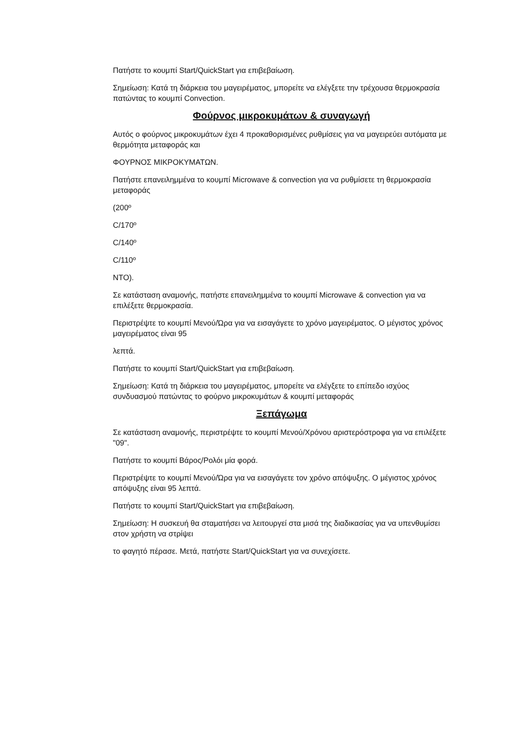Πατήστε το κουμπί Start/QuickStart για επιβεβαίωση.
Σημείωση: Κατά τη διάρκεια του μαγειρέματος, μπορείτε να ελέγξετε την τρέχουσα θερμοκρασία πατώντας το κουμπί Convection.
Φούρνος μικροκυμάτων & συναγωγή
Αυτός ο φούρνος μικροκυμάτων έχει 4 προκαθορισμένες ρυθμίσεις για να μαγειρεύει αυτόματα με θερμότητα μεταφοράς και
ΦΟΥΡΝΟΣ ΜΙΚΡΟΚΥΜΑΤΩΝ.
Πατήστε επανειλημμένα το κουμπί Microwave & convection για να ρυθμίσετε τη θερμοκρασία μεταφοράς
(200º
C/170º
C/140º
C/110º
NTO).
Σε κατάσταση αναμονής, πατήστε επανειλημμένα το κουμπί Microwave & convection για να επιλέξετε θερμοκρασία.
Περιστρέψτε το κουμπί Μενού/Ώρα για να εισαγάγετε το χρόνο μαγειρέματος. Ο μέγιστος χρόνος μαγειρέματος είναι 95
λεπτά.
Πατήστε το κουμπί Start/QuickStart για επιβεβαίωση.
Σημείωση: Κατά τη διάρκεια του μαγειρέματος, μπορείτε να ελέγξετε το επίπεδο ισχύος συνδυασμού πατώντας το φούρνο μικροκυμάτων & κουμπί μεταφοράς
Ξεπάγωμα
Σε κατάσταση αναμονής, περιστρέψτε το κουμπί Μενού/Χρόνου αριστερόστροφα για να επιλέξετε "09".
Πατήστε το κουμπί Βάρος/Ρολόι μία φορά.
Περιστρέψτε το κουμπί Μενού/Ώρα για να εισαγάγετε τον χρόνο απόψυξης. Ο μέγιστος χρόνος απόψυξης είναι 95 λεπτά.
Πατήστε το κουμπί Start/QuickStart για επιβεβαίωση.
Σημείωση: Η συσκευή θα σταματήσει να λειτουργεί στα μισά της διαδικασίας για να υπενθυμίσει στον χρήστη να στρίψει
το φαγητό πέρασε. Μετά, πατήστε Start/QuickStart για να συνεχίσετε.